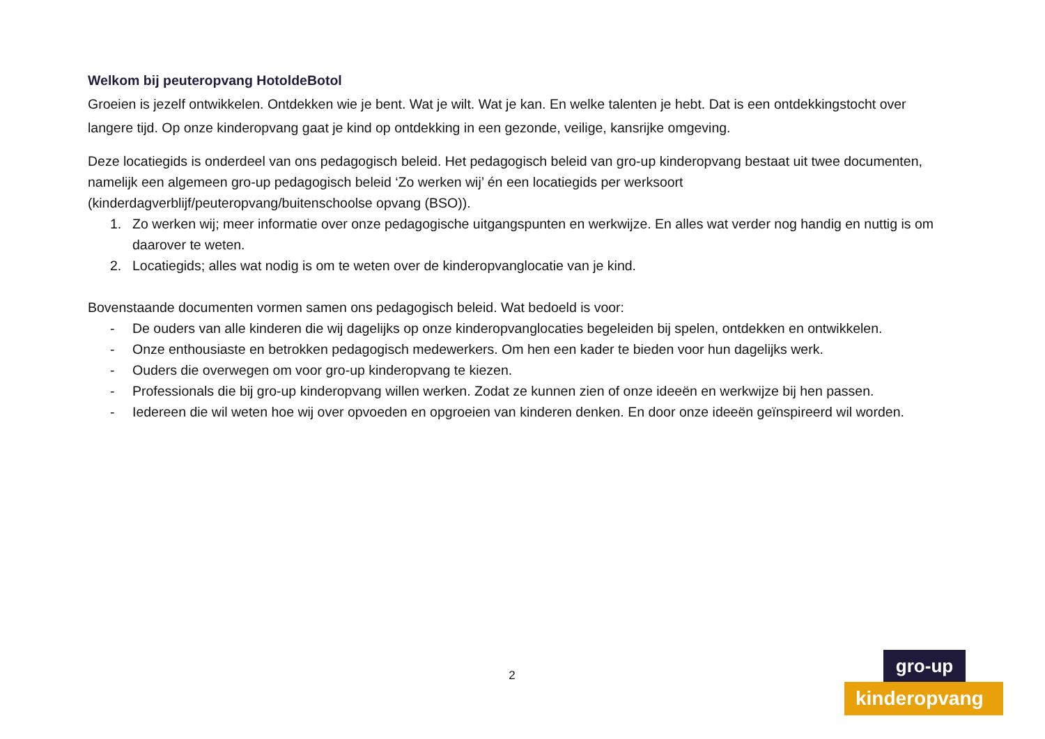Welkom bij peuteropvang HotoldeBotol
Groeien is jezelf ontwikkelen. Ontdekken wie je bent. Wat je wilt. Wat je kan. En welke talenten je hebt. Dat is een ontdekkingstocht over langere tijd. Op onze kinderopvang gaat je kind op ontdekking in een gezonde, veilige, kansrijke omgeving.
Deze locatiegids is onderdeel van ons pedagogisch beleid. Het pedagogisch beleid van gro-up kinderopvang bestaat uit twee documenten, namelijk een algemeen gro-up pedagogisch beleid ‘Zo werken wij’ én een locatiegids per werksoort (kinderdagverblijf/peuteropvang/buitenschoolse opvang (BSO)).
1. Zo werken wij; meer informatie over onze pedagogische uitgangspunten en werkwijze. En alles wat verder nog handig en nuttig is om daarover te weten.
2. Locatiegids; alles wat nodig is om te weten over de kinderopvanglocatie van je kind.
Bovenstaande documenten vormen samen ons pedagogisch beleid. Wat bedoeld is voor:
- De ouders van alle kinderen die wij dagelijks op onze kinderopvanglocaties begeleiden bij spelen, ontdekken en ontwikkelen.
- Onze enthousiaste en betrokken pedagogisch medewerkers. Om hen een kader te bieden voor hun dagelijks werk.
- Ouders die overwegen om voor gro-up kinderopvang te kiezen.
- Professionals die bij gro-up kinderopvang willen werken. Zodat ze kunnen zien of onze ideeën en werkwijze bij hen passen.
- Iedereen die wil weten hoe wij over opvoeden en opgroeien van kinderen denken. En door onze ideeën geïnspireerd wil worden.
2
gro-up
kinderopvang